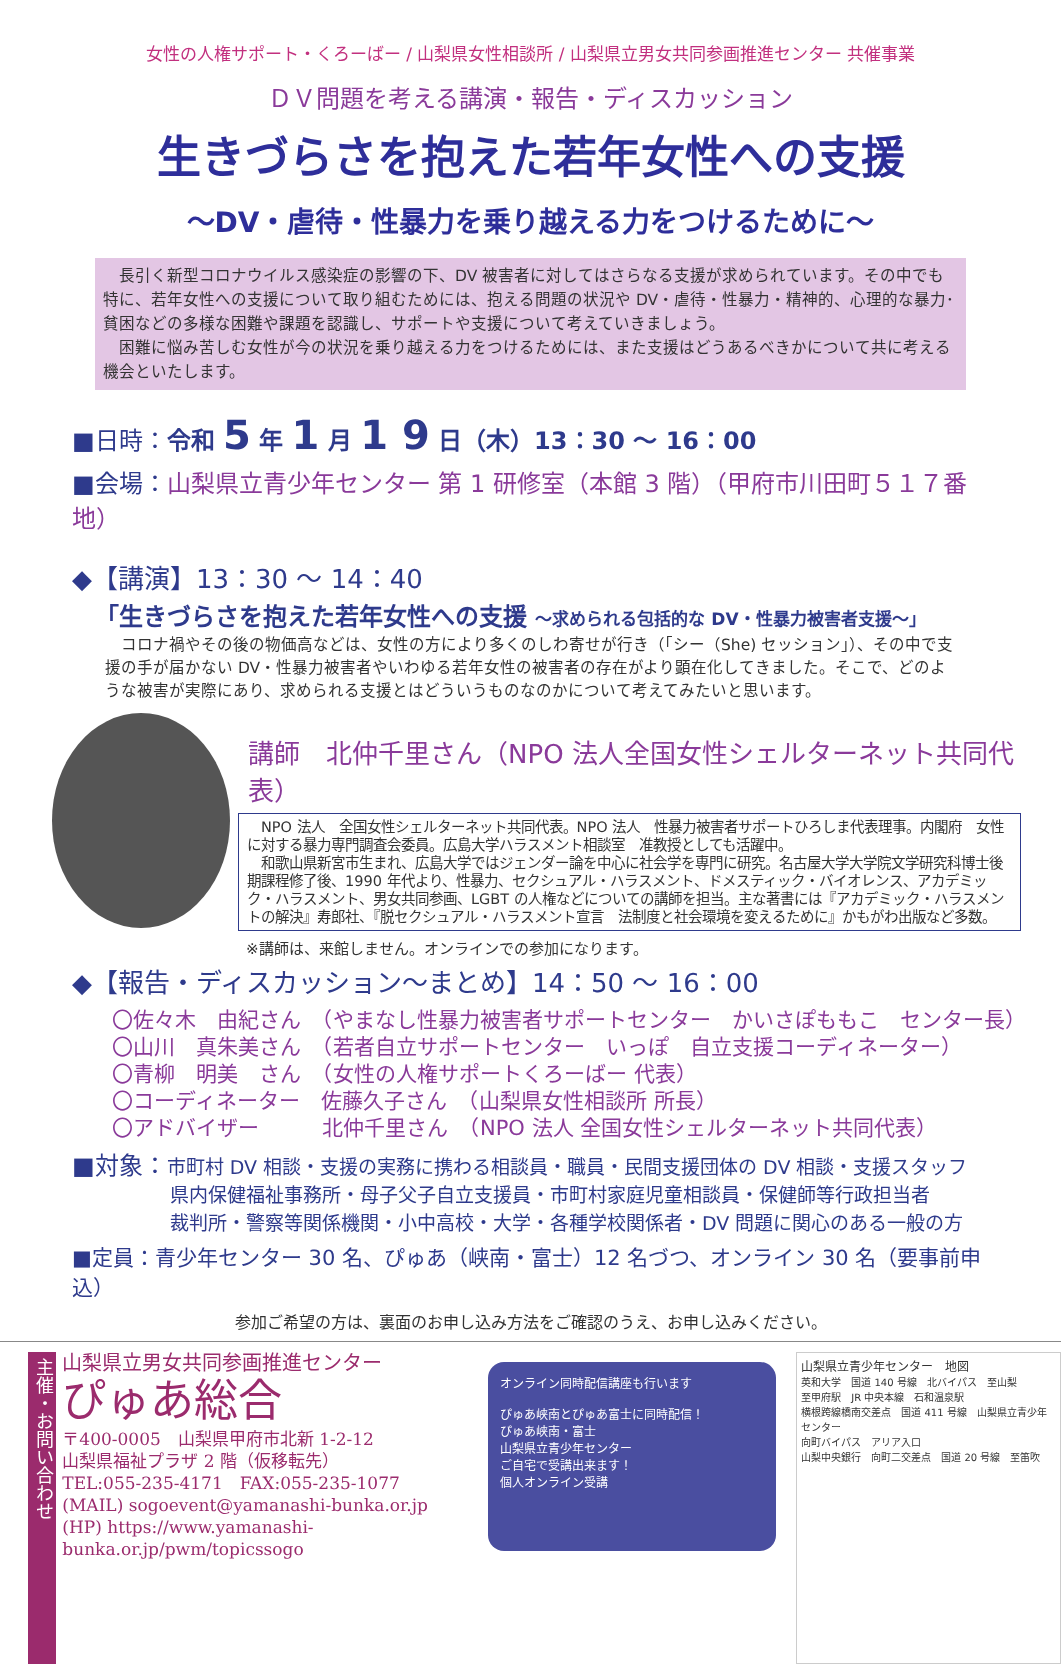女性の人権サポート・くろーばー / 山梨県女性相談所 / 山梨県立男女共同参画推進センター 共催事業
ＤＶ問題を考える講演・報告・ディスカッション
生きづらさを抱えた若年女性への支援
～DV・虐待・性暴力を乗り越える力をつけるために～
　長引く新型コロナウイルス感染症の影響の下、DV 被害者に対してはさらなる支援が求められています。その中でも特に、若年女性への支援について取り組むためには、抱える問題の状況や DV・虐待・性暴力・精神的、心理的な暴力･貧困などの多様な困難や課題を認識し、サポートや支援について考えていきましょう。
　困難に悩み苦しむ女性が今の状況を乗り越える力をつけるためには、また支援はどうあるべきかについて共に考える機会といたします。
■日時：令和 5 年 1 月 1 9 日（木）13：30 ～ 16：00
■会場：山梨県立青少年センター 第 1 研修室（本館 3 階）（甲府市川田町５１７番地）
◆【講演】13：30 ～ 14：40
「生きづらさを抱えた若年女性への支援 ～求められる包括的な DV・性暴力被害者支援～」
　コロナ禍やその後の物価高などは、女性の方により多くのしわ寄せが行き（「シー（She) セッション」）、その中で支援の手が届かない DV・性暴力被害者やいわゆる若年女性の被害者の存在がより顕在化してきました。そこで、どのような被害が実際にあり、求められる支援とはどういうものなのかについて考えてみたいと思います。
講師　北仲千里さん（NPO 法人全国女性シェルターネット共同代表）
　NPO 法人　全国女性シェルターネット共同代表。NPO 法人　性暴力被害者サポートひろしま代表理事。内閣府　女性に対する暴力専門調査会委員。広島大学ハラスメント相談室　准教授としても活躍中。
　和歌山県新宮市生まれ、広島大学ではジェンダー論を中心に社会学を専門に研究。名古屋大学大学院文学研究科博士後期課程修了後、1990 年代より、性暴力、セクシュアル・ハラスメント、ドメスティック・バイオレンス、アカデミック・ハラスメント、男女共同参画、LGBT の人権などについての講師を担当。主な著書には『アカデミック・ハラスメントの解決』寿郎社、『脱セクシュアル・ハラスメント宣言　法制度と社会環境を変えるために』かもがわ出版など多数。
※講師は、来館しません。オンラインでの参加になります。
◆【報告・ディスカッション～まとめ】14：50 ～ 16：00
〇佐々木　由紀さん　（やまなし性暴力被害者サポートセンター　かいさぽももこ　センター長）
〇山川　真朱美さん　（若者自立サポートセンター　いっぽ　自立支援コーディネーター）
〇青柳　明美　さん　（女性の人権サポートくろーばー 代表）
〇コーディネーター　佐藤久子さん　（山梨県女性相談所 所長）
〇アドバイザー　　　北仲千里さん　（NPO 法人 全国女性シェルターネット共同代表）
■対象：市町村 DV 相談・支援の実務に携わる相談員・職員・民間支援団体の DV 相談・支援スタッフ
県内保健福祉事務所・母子父子自立支援員・市町村家庭児童相談員・保健師等行政担当者
裁判所・警察等関係機関・小中高校・大学・各種学校関係者・DV 問題に関心のある一般の方
■定員：青少年センター 30 名、ぴゅあ（峡南・富士）12 名づつ、オンライン 30 名（要事前申込）
参加ご希望の方は、裏面のお申し込み方法をご確認のうえ、お申し込みください。
主催・お問い合わせ
山梨県立男女共同参画推進センター
ぴゅあ総合
〒400-0005　山梨県甲府市北新 1-2-12
山梨県福祉プラザ 2 階（仮移転先）
TEL:055-235-4171　FAX:055-235-1077
(MAIL) sogoevent@yamanashi-bunka.or.jp
(HP) https://www.yamanashi-bunka.or.jp/pwm/topicssogo
オンライン同時配信講座も行います
ぴゅあ峡南とぴゅあ富士に同時配信！
ぴゅあ峡南・富士
山梨県立青少年センター
ご自宅で受講出来ます！
個人オンライン受講
山梨県立青少年センター　地図
英和大学　国道 140 号線　北バイパス　至山梨
至甲府駅　JR 中央本線　石和温泉駅
横根跨線橋南交差点　国道 411 号線　山梨県立青少年センター
向町バイパス　アリア入口
山梨中央銀行　向町二交差点　国道 20 号線　至笛吹